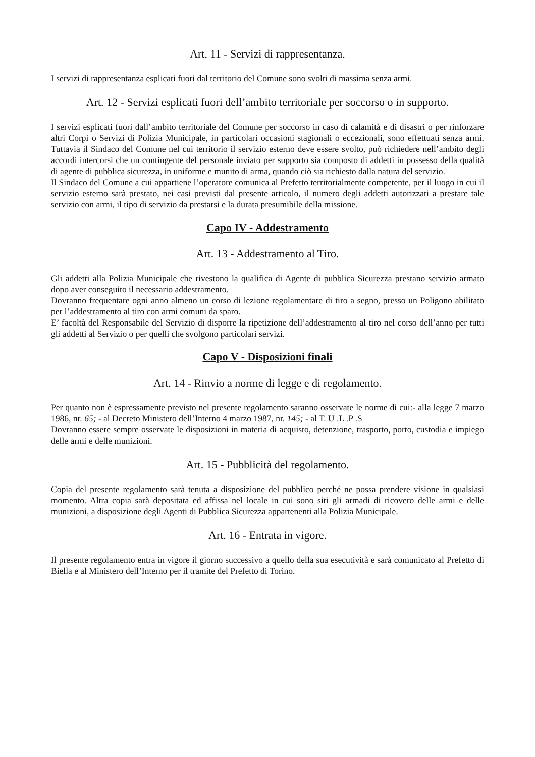Art. 11 - Servizi di rappresentanza.
I servizi di rappresentanza esplicati fuori dal territorio del Comune sono svolti di massima senza armi.
Art. 12 - Servizi esplicati fuori dell’ambito territoriale per soccorso o in supporto.
I servizi esplicati fuori dall’ambito territoriale del Comune per soccorso in caso di calamità e di disastri o per rinforzare altri Corpi o Servizi di Polizia Municipale, in particolari occasioni stagionali o eccezionali, sono effettuati senza armi. Tuttavia il Sindaco del Comune nel cui territorio il servizio esterno deve essere svolto, può richiedere nell’ambito degli accordi intercorsi che un contingente del personale inviato per supporto sia composto di addetti in possesso della qualità di agente di pubblica sicurezza, in uniforme e munito di arma, quando ciò sia richiesto dalla natura del servizio.
Il Sindaco del Comune a cui appartiene l’operatore comunica al Prefetto territorialmente competente, per il luogo in cui il servizio esterno sarà prestato, nei casi previsti dal presente articolo, il numero degli addetti autorizzati a prestare tale servizio con armi, il tipo di servizio da prestarsi e la durata presumibile della missione.
Capo IV - Addestramento
Art. 13 - Addestramento al Tiro.
Gli addetti alla Polizia Municipale che rivestono la qualifica di Agente di pubblica Sicurezza prestano servizio armato dopo aver conseguito il necessario addestramento.
Dovranno frequentare ogni anno almeno un corso di lezione regolamentare di tiro a segno, presso un Poligono abilitato per l’addestramento al tiro con armi comuni da sparo.
E’ facoltà del Responsabile del Servizio di disporre la ripetizione dell’addestramento al tiro nel corso dell’anno per tutti gli addetti al Servizio o per quelli che svolgono particolari servizi.
Capo V - Disposizioni finali
Art. 14 - Rinvio a norme di legge e di regolamento.
Per quanto non è espressamente previsto nel presente regolamento saranno osservate le norme di cui:- alla legge 7 marzo 1986, nr. 65; - al Decreto Ministero dell’Interno 4 marzo 1987, nr. 145; - al T. U .L .P .S
Dovranno essere sempre osservate le disposizioni in materia di acquisto, detenzione, trasporto, porto, custodia e impiego delle armi e delle munizioni.
Art. 15 - Pubblicità del regolamento.
Copia del presente regolamento sarà tenuta a disposizione del pubblico perché ne possa prendere visione in qualsiasi momento. Altra copia sarà depositata ed affissa nel locale in cui sono siti gli armadi di ricovero delle armi e delle munizioni, a disposizione degli Agenti di Pubblica Sicurezza appartenenti alla Polizia Municipale.
Art. 16 - Entrata in vigore.
Il presente regolamento entra in vigore il giorno successivo a quello della sua esecutività e sarà comunicato al Prefetto di Biella e al Ministero dell’Interno per il tramite del Prefetto di Torino.